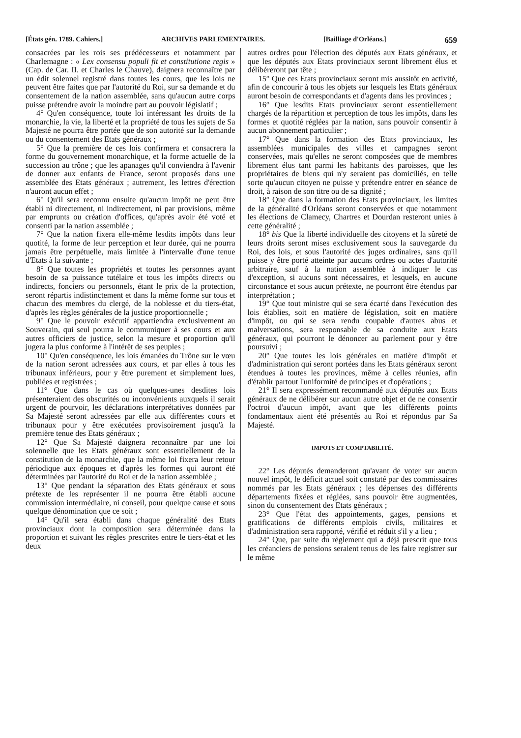[États gén. 1789. Cahiers.] ARCHIVES PARLEMENTAIRES. [Bailliage d'Orléans.] 659
consacrées par les rois ses prédécesseurs et notamment par Charlemagne : « Lex consensu populi fit et constitutione regis » (Cap. de Car. II. et Charles le Chauve), daignera reconnaître par un édit solennel registré dans toutes les cours, que les lois ne peuvent être faites que par l'autorité du Roi, sur sa demande et du consentement de la nation assemblée, sans qu'aucun autre corps puisse prétendre avoir la moindre part au pouvoir législatif ;
4° Qu'en conséquence, toute loi intéressant les droits de la monarchie, la vie, la liberté et la propriété de tous les sujets de Sa Majesté ne pourra être portée que de son autorité sur la demande ou du consentement des Etats généraux ;
5° Que la première de ces lois confirmera et consacrera la forme du gouvernement monarchique, et la forme actuelle de la succession au trône ; que les apanages qu'il conviendra à l'avenir de donner aux enfants de France, seront proposés dans une assemblée des Etats généraux ; autrement, les lettres d'érection n'auront aucun effet ;
6° Qu'il sera reconnu ensuite qu'aucun impôt ne peut être établi ni directement, ni indirectement, ni par provisions, même par emprunts ou création d'offices, qu'après avoir été voté et consenti par la nation assemblée ;
7° Que la nation fixera elle-même lesdits impôts dans leur quotité, la forme de leur perception et leur durée, qui ne pourra jamais être perpétuelle, mais limitée à l'intervalle d'une tenue d'Etats à la suivante ;
8° Que toutes les propriétés et toutes les personnes ayant besoin de sa puissance tutélaire et tous les impôts directs ou indirects, fonciers ou personnels, étant le prix de la protection, seront répartis indistinctement et dans la même forme sur tous et chacun des membres du clergé, de la noblesse et du tiers-état, d'après les règles générales de la justice proportionnelle ;
9° Que le pouvoir exécutif appartiendra exclusivement au Souverain, qui seul pourra le communiquer à ses cours et aux autres officiers de justice, selon la mesure et proportion qu'il jugera la plus conforme à l'intérêt de ses peuples ;
10° Qu'en conséquence, les lois émanées du Trône sur le vœu de la nation seront adressées aux cours, et par elles à tous les tribunaux inférieurs, pour y être purement et simplement lues, publiées et registrées ;
11° Que dans le cas où quelques-unes desdites lois présenteraient des obscurités ou inconvénients auxquels il serait urgent de pourvoir, les déclarations interprétatives données par Sa Majesté seront adressées par elle aux différentes cours et tribunaux pour y être exécutées provisoirement jusqu'à la première tenue des Etats généraux ;
12° Que Sa Majesté daignera reconnaître par une loi solennelle que les Etats généraux sont essentiellement de la constitution de la monarchie, que la même loi fixera leur retour périodique aux époques et d'après les formes qui auront été déterminées par l'autorité du Roi et de la nation assemblée ;
13° Que pendant la séparation des Etats généraux et sous prétexte de les représenter il ne pourra être établi aucune commission intermédiaire, ni conseil, pour quelque cause et sous quelque dénomination que ce soit ;
14° Qu'il sera établi dans chaque généralité des Etats provinciaux dont la composition sera déterminée dans la proportion et suivant les règles prescrites entre le tiers-état et les deux
autres ordres pour l'élection des députés aux Etats généraux, et que les députés aux Etats provinciaux seront librement élus et délibéreront par tête ;
15° Que ces Etats provinciaux seront mis aussitôt en activité, afin de concourir à tous les objets sur lesquels les Etats généraux auront besoin de correspondants et d'agents dans les provinces ;
16° Que lesdits Etats provinciaux seront essentiellement chargés de la répartition et perception de tous les impôts, dans les formes et quotité réglées par la nation, sans pouvoir consentir à aucun abonnement particulier ;
17° Que dans la formation des Etats provinciaux, les assemblées municipales des villes et campagnes seront conservées, mais qu'elles ne seront composées que de membres librement élus tant parmi les habitants des paroisses, que les propriétaires de biens qui n'y seraient pas domiciliés, en telle sorte qu'aucun citoyen ne puisse y prétendre entrer en séance de droit, à raison de son titre ou de sa dignité ;
18° Que dans la formation des Etats provinciaux, les limites de la généralité d'Orléans seront conservées et que notamment les élections de Clamecy, Chartres et Dourdan resteront unies à cette généralité ;
18° bis Que la liberté individuelle des citoyens et la sûreté de leurs droits seront mises exclusivement sous la sauvegarde du Roi, des lois, et sous l'autorité des juges ordinaires, sans qu'il puisse y être porté atteinte par aucuns ordres ou actes d'autorité arbitraire, sauf à la nation assemblée à indiquer le cas d'exception, si aucuns sont nécessaires, et lesquels, en aucune circonstance et sous aucun prétexte, ne pourront être étendus par interprétation ;
19° Que tout ministre qui se sera écarté dans l'exécution des lois établies, soit en matière de législation, soit en matière d'impôt, ou qui se sera rendu coupable d'autres abus et malversations, sera responsable de sa conduite aux Etats généraux, qui pourront le dénoncer au parlement pour y être poursuivi ;
20° Que toutes les lois générales en matière d'impôt et d'administration qui seront portées dans les Etats généraux seront étendues à toutes les provinces, même à celles réunies, afin d'établir partout l'uniformité de principes et d'opérations ;
21° Il sera expressément recommandé aux députés aux Etats généraux de ne délibérer sur aucun autre objet et de ne consentir l'octroi d'aucun impôt, avant que les différents points fondamentaux aient été présentés au Roi et répondus par Sa Majesté.
IMPOTS ET COMPTABILITÉ.
22° Les députés demanderont qu'avant de voter sur aucun nouvel impôt, le déficit actuel soit constaté par des commissaires nommés par les Etats généraux ; les dépenses des différents départements fixées et réglées, sans pouvoir être augmentées, sinon du consentement des Etats généraux ;
23° Que l'état des appointements, gages, pensions et gratifications de différents emplois civils, militaires et d'administration sera rapporté, vérifié et réduit s'il y a lieu ;
24° Que, par suite du règlement qui a déjà prescrit que tous les créanciers de pensions seraient tenus de les faire registrer sur le même